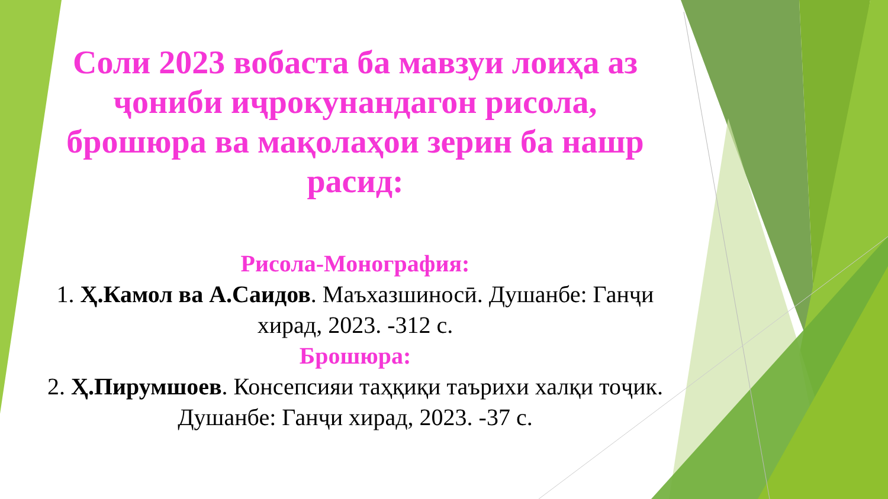Соли 2023 вобаста ба мавзуи лоиҳа аз ҷониби иҷрокунандагон рисола, брошюра ва мақолаҳои зерин ба нашр расид:
Рисола-Монография:
1. Ҳ.Камол ва А.Саидов. Маъхазшиносӣ. Душанбе: Ганҷи хирад, 2023. -312 с.
Брошюра:
2. Ҳ.Пирумшоев. Консепсияи таҳқиқи таърихи халқи тоҷик. Душанбе: Ганҷи хирад, 2023. -37 с.